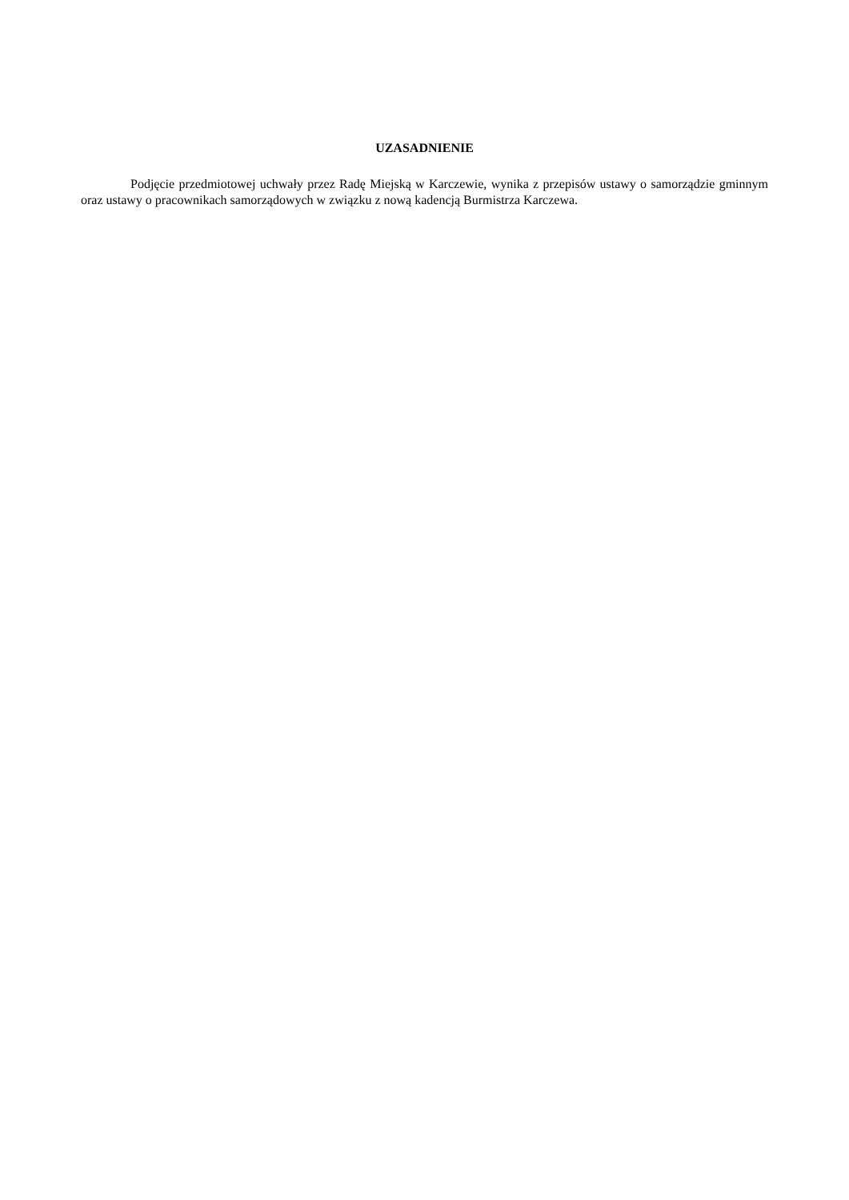UZASADNIENIE
Podjęcie przedmiotowej uchwały przez Radę Miejską w Karczewie, wynika z przepisów ustawy o samorządzie gminnym oraz ustawy o pracownikach samorządowych w związku z nową kadencją Burmistrza Karczewa.